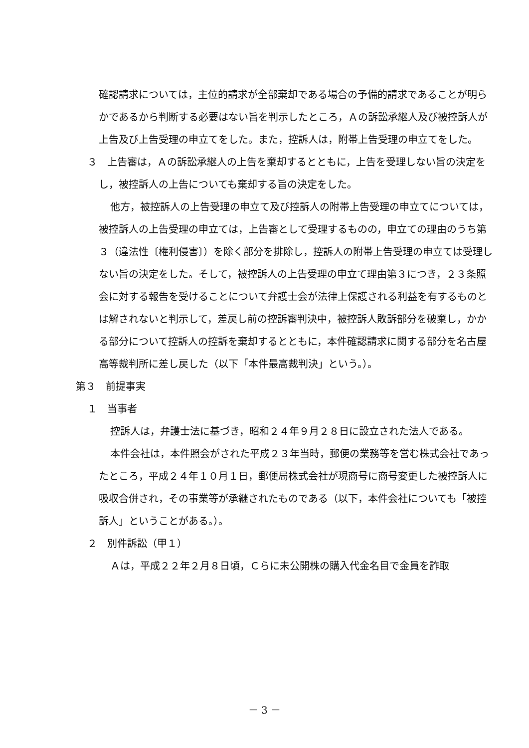確認請求については，主位的請求が全部棄却である場合の予備的請求であることが明らかであるから判断する必要はない旨を判示したところ，Ａの訴訟承継人及び被控訴人が上告及び上告受理の申立てをした。また，控訴人は，附帯上告受理の申立てをした。
３　上告審は，Ａの訴訟承継人の上告を棄却するとともに，上告を受理しない旨の決定をし，被控訴人の上告についても棄却する旨の決定をした。
他方，被控訴人の上告受理の申立て及び控訴人の附帯上告受理の申立てについては，被控訴人の上告受理の申立ては，上告審として受理するものの，申立ての理由のうち第３（違法性〔権利侵害〕）を除く部分を排除し，控訴人の附帯上告受理の申立ては受理しない旨の決定をした。そして，被控訴人の上告受理の申立て理由第３につき，２３条照会に対する報告を受けることについて弁護士会が法律上保護される利益を有するものとは解されないと判示して，差戻し前の控訴審判決中，被控訴人敗訴部分を破棄し，かかる部分について控訴人の控訴を棄却するとともに，本件確認請求に関する部分を名古屋高等裁判所に差し戻した（以下「本件最高裁判決」という。）。
第３　前提事実
１　当事者
控訴人は，弁護士法に基づき，昭和２４年９月２８日に設立された法人である。
本件会社は，本件照会がされた平成２３年当時，郵便の業務等を営む株式会社であったところ，平成２４年１０月１日，郵便局株式会社が現商号に商号変更した被控訴人に吸収合併され，その事業等が承継されたものである（以下，本件会社についても「被控訴人」ということがある。）。
２　別件訴訟（甲１）
Ａは，平成２２年２月８日頃，Ｃらに未公開株の購入代金名目で金員を詐取
－ 3 －